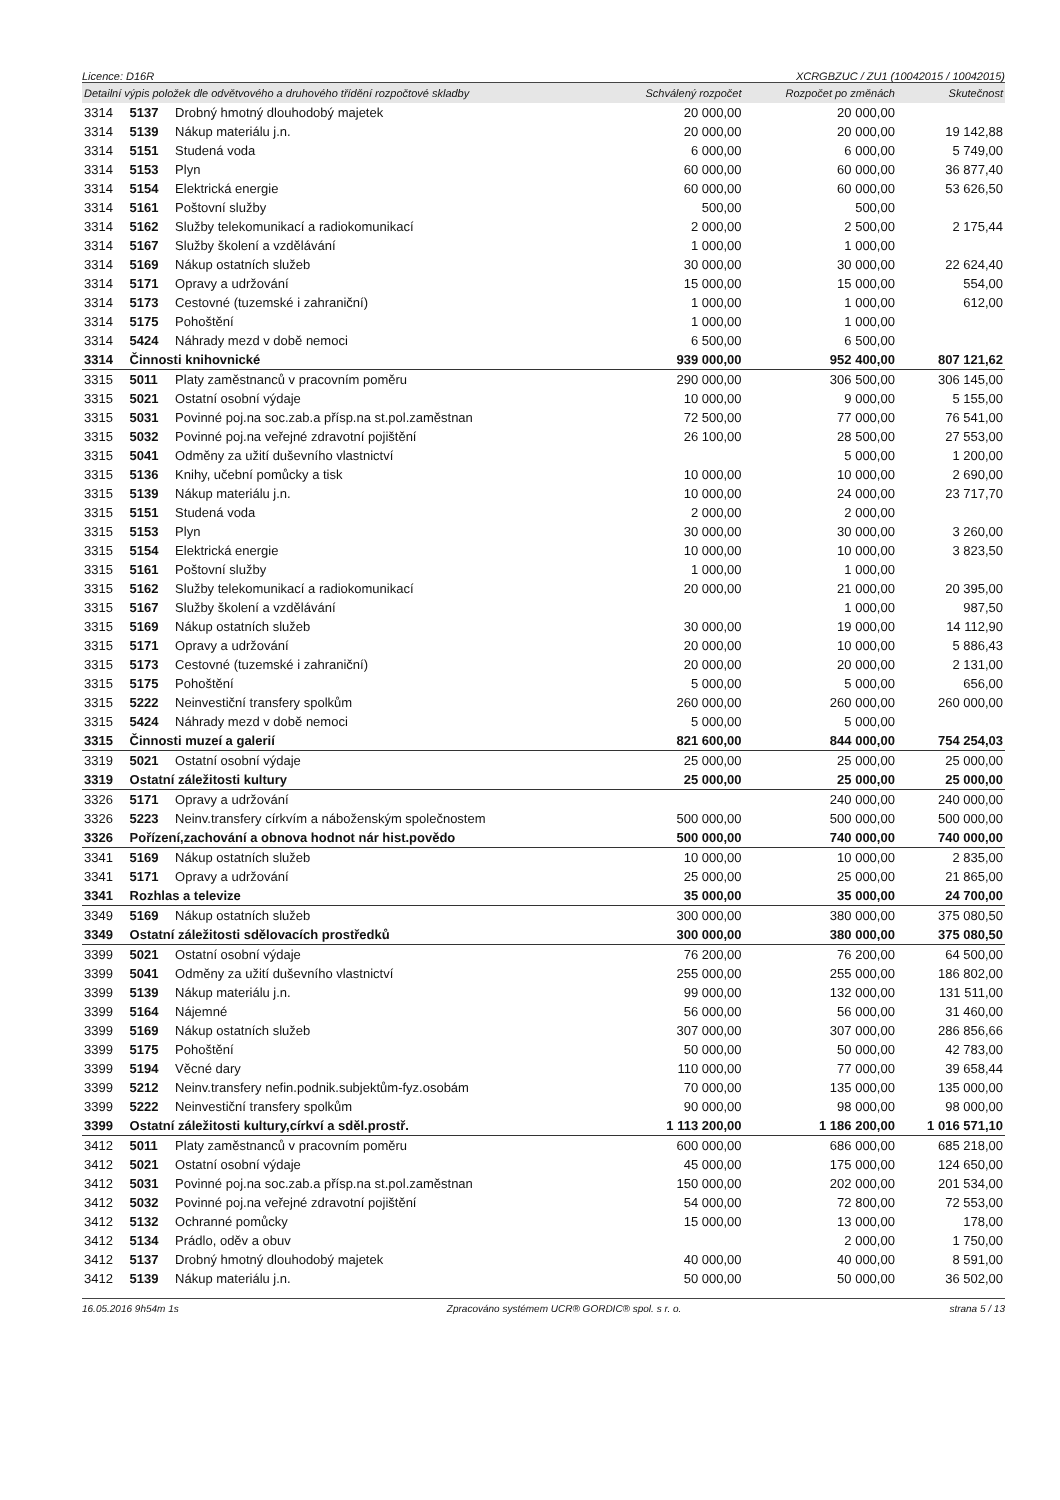Licence: D16R XCRGBZUC / ZU1 (10042015 / 10042015)
| Detailní výpis položek dle odvětvového a druhového třídění rozpočtové skladby | | | Schválený rozpočet | Rozpočet po změnách | Skutečnost |
| --- | --- | --- | --- | --- | --- |
| 3314 | 5137 | Drobný hmotný dlouhodobý majetek | 20 000,00 | 20 000,00 | |
| 3314 | 5139 | Nákup materiálu j.n. | 20 000,00 | 20 000,00 | 19 142,88 |
| 3314 | 5151 | Studená voda | 6 000,00 | 6 000,00 | 5 749,00 |
| 3314 | 5153 | Plyn | 60 000,00 | 60 000,00 | 36 877,40 |
| 3314 | 5154 | Elektrická energie | 60 000,00 | 60 000,00 | 53 626,50 |
| 3314 | 5161 | Poštovní služby | 500,00 | 500,00 | |
| 3314 | 5162 | Služby telekomunikací a radiokomunikací | 2 000,00 | 2 500,00 | 2 175,44 |
| 3314 | 5167 | Služby školení a vzdělávání | 1 000,00 | 1 000,00 | |
| 3314 | 5169 | Nákup ostatních služeb | 30 000,00 | 30 000,00 | 22 624,40 |
| 3314 | 5171 | Opravy a udržování | 15 000,00 | 15 000,00 | 554,00 |
| 3314 | 5173 | Cestovné (tuzemské i zahraniční) | 1 000,00 | 1 000,00 | 612,00 |
| 3314 | 5175 | Pohoštění | 1 000,00 | 1 000,00 | |
| 3314 | 5424 | Náhrady mezd v době nemoci | 6 500,00 | 6 500,00 | |
| 3314 | Činnosti knihovnické | | 939 000,00 | 952 400,00 | 807 121,62 |
| 3315 | 5011 | Platy zaměstnanců v pracovním poměru | 290 000,00 | 306 500,00 | 306 145,00 |
| 3315 | 5021 | Ostatní osobní výdaje | 10 000,00 | 9 000,00 | 5 155,00 |
| 3315 | 5031 | Povinné poj.na soc.zab.a přísp.na st.pol.zaměstnan | 72 500,00 | 77 000,00 | 76 541,00 |
| 3315 | 5032 | Povinné poj.na veřejné zdravotní pojištění | 26 100,00 | 28 500,00 | 27 553,00 |
| 3315 | 5041 | Odměny za užití duševního vlastnictví | | 5 000,00 | 1 200,00 |
| 3315 | 5136 | Knihy, učební pomůcky a tisk | 10 000,00 | 10 000,00 | 2 690,00 |
| 3315 | 5139 | Nákup materiálu j.n. | 10 000,00 | 24 000,00 | 23 717,70 |
| 3315 | 5151 | Studená voda | 2 000,00 | 2 000,00 | |
| 3315 | 5153 | Plyn | 30 000,00 | 30 000,00 | 3 260,00 |
| 3315 | 5154 | Elektrická energie | 10 000,00 | 10 000,00 | 3 823,50 |
| 3315 | 5161 | Poštovní služby | 1 000,00 | 1 000,00 | |
| 3315 | 5162 | Služby telekomunikací a radiokomunikací | 20 000,00 | 21 000,00 | 20 395,00 |
| 3315 | 5167 | Služby školení a vzdělávání | | 1 000,00 | 987,50 |
| 3315 | 5169 | Nákup ostatních služeb | 30 000,00 | 19 000,00 | 14 112,90 |
| 3315 | 5171 | Opravy a udržování | 20 000,00 | 10 000,00 | 5 886,43 |
| 3315 | 5173 | Cestovné (tuzemské i zahraniční) | 20 000,00 | 20 000,00 | 2 131,00 |
| 3315 | 5175 | Pohoštění | 5 000,00 | 5 000,00 | 656,00 |
| 3315 | 5222 | Neinvestiční transfery spolkům | 260 000,00 | 260 000,00 | 260 000,00 |
| 3315 | 5424 | Náhrady mezd v době nemoci | 5 000,00 | 5 000,00 | |
| 3315 | Činnosti muzeí a galerií | | 821 600,00 | 844 000,00 | 754 254,03 |
| 3319 | 5021 | Ostatní osobní výdaje | 25 000,00 | 25 000,00 | 25 000,00 |
| 3319 | Ostatní záležitosti kultury | | 25 000,00 | 25 000,00 | 25 000,00 |
| 3326 | 5171 | Opravy a udržování | | 240 000,00 | 240 000,00 |
| 3326 | 5223 | Neinv.transfery církvím a náboženským společnostem | 500 000,00 | 500 000,00 | 500 000,00 |
| 3326 | Pořízení,zachování a obnova hodnot nár hist.povědo | | 500 000,00 | 740 000,00 | 740 000,00 |
| 3341 | 5169 | Nákup ostatních služeb | 10 000,00 | 10 000,00 | 2 835,00 |
| 3341 | 5171 | Opravy a udržování | 25 000,00 | 25 000,00 | 21 865,00 |
| 3341 | Rozhlas a televize | | 35 000,00 | 35 000,00 | 24 700,00 |
| 3349 | 5169 | Nákup ostatních služeb | 300 000,00 | 380 000,00 | 375 080,50 |
| 3349 | Ostatní záležitosti sdělovacích prostředků | | 300 000,00 | 380 000,00 | 375 080,50 |
| 3399 | 5021 | Ostatní osobní výdaje | 76 200,00 | 76 200,00 | 64 500,00 |
| 3399 | 5041 | Odměny za užití duševního vlastnictví | 255 000,00 | 255 000,00 | 186 802,00 |
| 3399 | 5139 | Nákup materiálu j.n. | 99 000,00 | 132 000,00 | 131 511,00 |
| 3399 | 5164 | Nájemné | 56 000,00 | 56 000,00 | 31 460,00 |
| 3399 | 5169 | Nákup ostatních služeb | 307 000,00 | 307 000,00 | 286 856,66 |
| 3399 | 5175 | Pohoštění | 50 000,00 | 50 000,00 | 42 783,00 |
| 3399 | 5194 | Věcné dary | 110 000,00 | 77 000,00 | 39 658,44 |
| 3399 | 5212 | Neinv.transfery nefin.podnik.subjektům-fyz.osobám | 70 000,00 | 135 000,00 | 135 000,00 |
| 3399 | 5222 | Neinvestiční transfery spolkům | 90 000,00 | 98 000,00 | 98 000,00 |
| 3399 | Ostatní záležitosti kultury,církví a sděl.prostř. | | 1 113 200,00 | 1 186 200,00 | 1 016 571,10 |
| 3412 | 5011 | Platy zaměstnanců v pracovním poměru | 600 000,00 | 686 000,00 | 685 218,00 |
| 3412 | 5021 | Ostatní osobní výdaje | 45 000,00 | 175 000,00 | 124 650,00 |
| 3412 | 5031 | Povinné poj.na soc.zab.a přísp.na st.pol.zaměstnan | 150 000,00 | 202 000,00 | 201 534,00 |
| 3412 | 5032 | Povinné poj.na veřejné zdravotní pojištění | 54 000,00 | 72 800,00 | 72 553,00 |
| 3412 | 5132 | Ochranné pomůcky | 15 000,00 | 13 000,00 | 178,00 |
| 3412 | 5134 | Prádlo, oděv a obuv | | 2 000,00 | 1 750,00 |
| 3412 | 5137 | Drobný hmotný dlouhodobý majetek | 40 000,00 | 40 000,00 | 8 591,00 |
| 3412 | 5139 | Nákup materiálu j.n. | 50 000,00 | 50 000,00 | 36 502,00 |
16.05.2016 9h54m 1s Zpracováno systémem UCR® GORDIC® spol. s r. o. strana 5 / 13